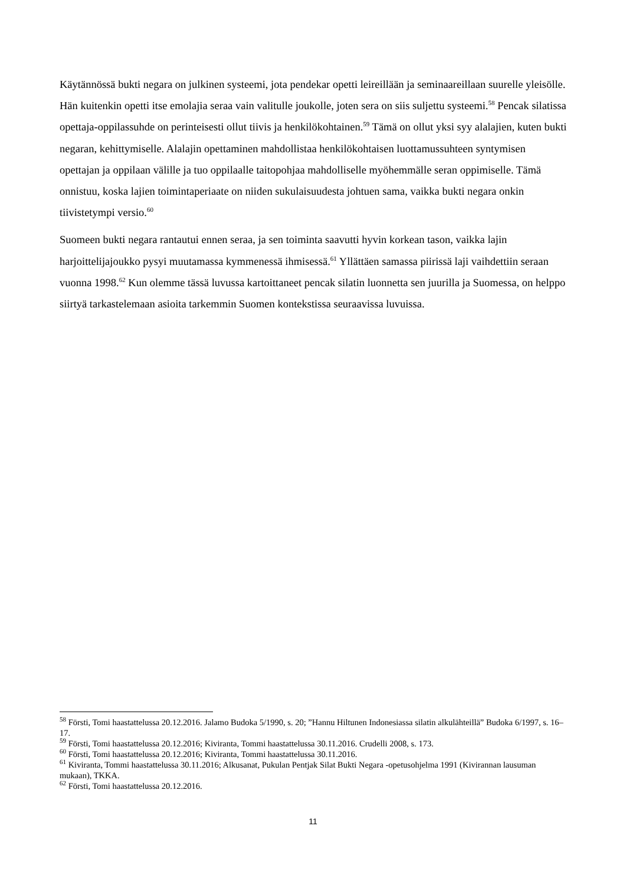Käytännössä bukti negara on julkinen systeemi, jota pendekar opetti leireillään ja seminaareillaan suurelle yleisölle. Hän kuitenkin opetti itse emolajia seraa vain valitulle joukolle, joten sera on siis suljettu systeemi.<sup>58</sup> Pencak silatissa opettaja-oppilassuhde on perinteisesti ollut tiivis ja henkilökohtainen.<sup>59</sup> Tämä on ollut yksi syy alalajien, kuten bukti negaran, kehittymiselle. Alalajin opettaminen mahdollistaa henkilökohtaisen luottamussuhteen syntymisen opettajan ja oppilaan välille ja tuo oppilaalle taitopohjaa mahdolliselle myöhemmälle seran oppimiselle. Tämä onnistuu, koska lajien toimintaperiaate on niiden sukulaisuudesta johtuen sama, vaikka bukti negara onkin tiivistetympi versio.<sup>60</sup>
Suomeen bukti negara rantautui ennen seraa, ja sen toiminta saavutti hyvin korkean tason, vaikka lajin harjoittelijajoukko pysyi muutamassa kymmenessä ihmisessä.<sup>61</sup> Yllättäen samassa piirissä laji vaihdettiin seraan vuonna 1998.<sup>62</sup> Kun olemme tässä luvussa kartoittaneet pencak silatin luonnetta sen juurilla ja Suomessa, on helppo siirtyä tarkastelemaan asioita tarkemmin Suomen kontekstissa seuraavissa luvuissa.
<sup>58</sup> Försti, Tomi haastattelussa 20.12.2016. Jalamo Budoka 5/1990, s. 20; ”Hannu Hiltunen Indonesiassa silatin alkulähteillä” Budoka 6/1997, s. 16–17.
<sup>59</sup> Försti, Tomi haastattelussa 20.12.2016; Kiviranta, Tommi haastattelussa 30.11.2016. Crudelli 2008, s. 173.
<sup>60</sup> Försti, Tomi haastattelussa 20.12.2016; Kiviranta, Tommi haastattelussa 30.11.2016.
<sup>61</sup> Kiviranta, Tommi haastattelussa 30.11.2016; Alkusanat, Pukulan Pentjak Silat Bukti Negara -opetusohjelma 1991 (Kivirannan lausuman mukaan), TKKA.
<sup>62</sup> Försti, Tomi haastattelussa 20.12.2016.
11